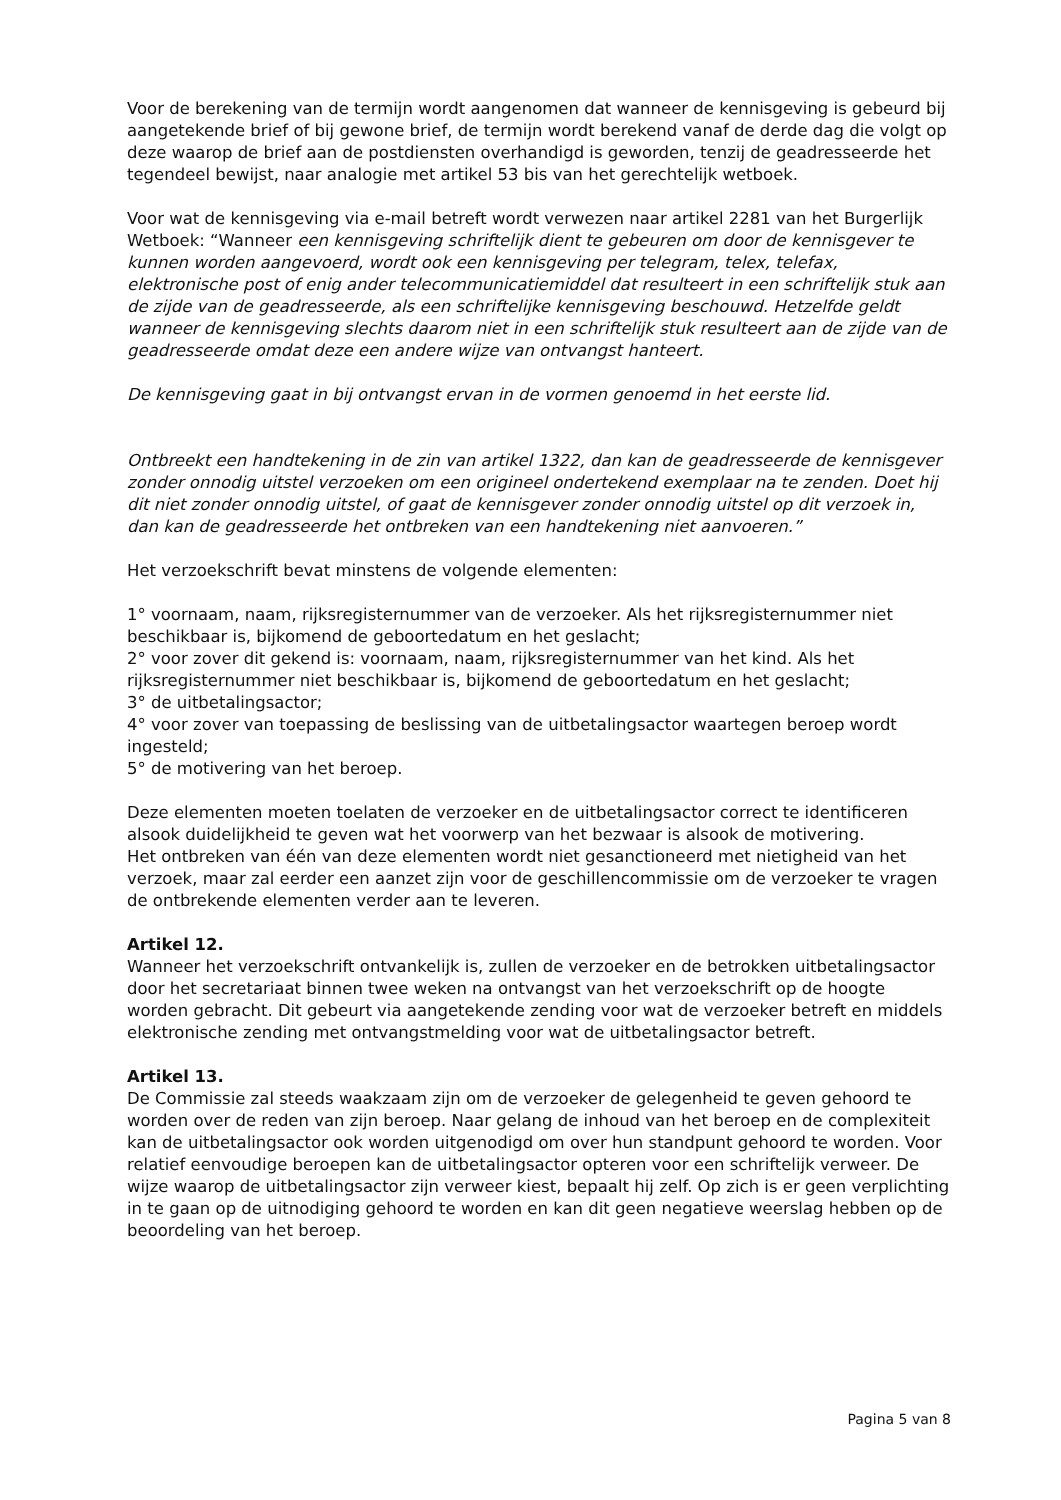Voor de berekening van de termijn wordt aangenomen dat wanneer de kennisgeving is gebeurd bij aangetekende brief of bij gewone brief, de termijn wordt berekend vanaf de derde dag die volgt op deze waarop de brief aan de postdiensten overhandigd is geworden, tenzij de geadresseerde het tegendeel bewijst, naar analogie met artikel 53 bis van het gerechtelijk wetboek.
Voor wat de kennisgeving via e-mail betreft wordt verwezen naar artikel 2281 van het Burgerlijk Wetboek: “Wanneer een kennisgeving schriftelijk dient te gebeuren om door de kennisgever te kunnen worden aangevoerd, wordt ook een kennisgeving per telegram, telex, telefax, elektronische post of enig ander telecommunicatiemiddel dat resulteert in een schriftelijk stuk aan de zijde van de geadresseerde, als een schriftelijke kennisgeving beschouwd. Hetzelfde geldt wanneer de kennisgeving slechts daarom niet in een schriftelijk stuk resulteert aan de zijde van de geadresseerde omdat deze een andere wijze van ontvangst hanteert.
De kennisgeving gaat in bij ontvangst ervan in de vormen genoemd in het eerste lid.
Ontbreekt een handtekening in de zin van artikel 1322, dan kan de geadresseerde de kennisgever zonder onnodig uitstel verzoeken om een origineel ondertekend exemplaar na te zenden. Doet hij dit niet zonder onnodig uitstel, of gaat de kennisgever zonder onnodig uitstel op dit verzoek in, dan kan de geadresseerde het ontbreken van een handtekening niet aanvoeren.”
Het verzoekschrift bevat minstens de volgende elementen:
1° voornaam, naam, rijksregisternummer van de verzoeker. Als het rijksregisternummer niet beschikbaar is, bijkomend de geboortedatum en het geslacht;
2° voor zover dit gekend is: voornaam, naam, rijksregisternummer van het kind. Als het rijksregisternummer niet beschikbaar is, bijkomend de geboortedatum en het geslacht;
3° de uitbetalingsactor;
4° voor zover van toepassing de beslissing van de uitbetalingsactor waartegen beroep wordt ingesteld;
5° de motivering van het beroep.
Deze elementen moeten toelaten de verzoeker en de uitbetalingsactor correct te identificeren alsook duidelijkheid te geven wat het voorwerp van het bezwaar is alsook de motivering.
Het ontbreken van één van deze elementen wordt niet gesanctioneerd met nietigheid van het verzoek, maar zal eerder een aanzet zijn voor de geschillencommissie om de verzoeker te vragen de ontbrekende elementen verder aan te leveren.
Artikel 12.
Wanneer het verzoekschrift ontvankelijk is, zullen de verzoeker en de betrokken uitbetalingsactor door het secretariaat binnen twee weken na ontvangst van het verzoekschrift op de hoogte worden gebracht. Dit gebeurt via aangetekende zending voor wat de verzoeker betreft en middels elektronische zending met ontvangstmelding voor wat de uitbetalingsactor betreft.
Artikel 13.
De Commissie zal steeds waakzaam zijn om de verzoeker de gelegenheid te geven gehoord te worden over de reden van zijn beroep. Naar gelang de inhoud van het beroep en de complexiteit kan de uitbetalingsactor ook worden uitgenodigd om over hun standpunt gehoord te worden. Voor relatief eenvoudige beroepen kan de uitbetalingsactor opteren voor een schriftelijk verweer. De wijze waarop de uitbetalingsactor zijn verweer kiest, bepaalt hij zelf. Op zich is er geen verplichting in te gaan op de uitnodiging gehoord te worden en kan dit geen negatieve weerslag hebben op de beoordeling van het beroep.
Pagina 5 van 8